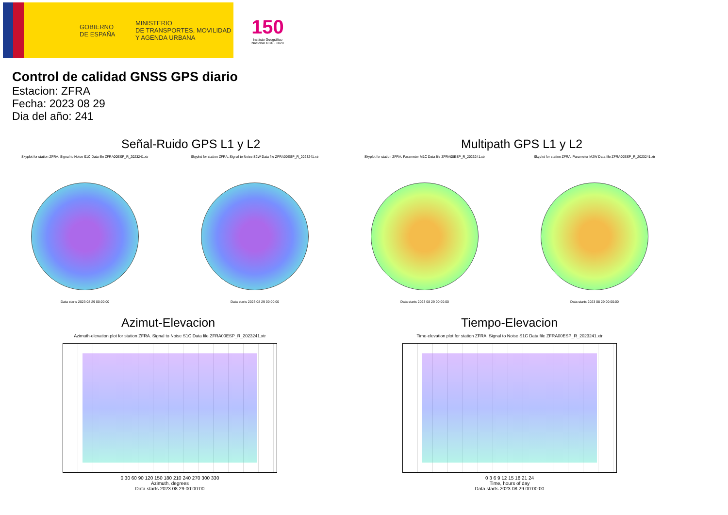GOBIERNO
DE ESPAÑA
MINISTERIO
DE TRANSPORTES, MOVILIDAD
Y AGENDA URBANA
150
Instituto Geográfico Nacional 1870 · 2020
Control de calidad GNSS GPS diario
Estacion: ZFRA
Fecha: 2023 08 29
Dia del año: 241
Señal-Ruido GPS L1 y L2
Skyplot for station ZFRA. Signal to Noise S1C Data file ZFRA00ESP_R_2023241.xtr
Data starts 2023 08 29 00:00:00
Skyplot for station ZFRA. Signal to Noise S2W Data file ZFRA00ESP_R_2023241.xtr
Data starts 2023 08 29 00:00:00
Multipath GPS L1 y L2
Skyplot for station ZFRA. Parameter M1C Data file ZFRA00ESP_R_2023241.xtr
Data starts 2023 08 29 00:00:00
Skyplot for station ZFRA. Parameter M2W Data file ZFRA00ESP_R_2023241.xtr
Data starts 2023 08 29 00:00:00
Azimut-Elevacion
Azimuth-elevation plot for station ZFRA. Signal to Noise S1C Data file ZFRA00ESP_R_2023241.xtr
0 30 60 90 120 150 180 210 240 270 300 330
Azimuth, degrees
Data starts 2023 08 29 00:00:00
Tiempo-Elevacion
Time-elevation plot for station ZFRA. Signal to Noise S1C Data file ZFRA00ESP_R_2023241.xtr
0 3 6 9 12 15 18 21 24
Time, hours of day
Data starts 2023 08 29 00:00:00